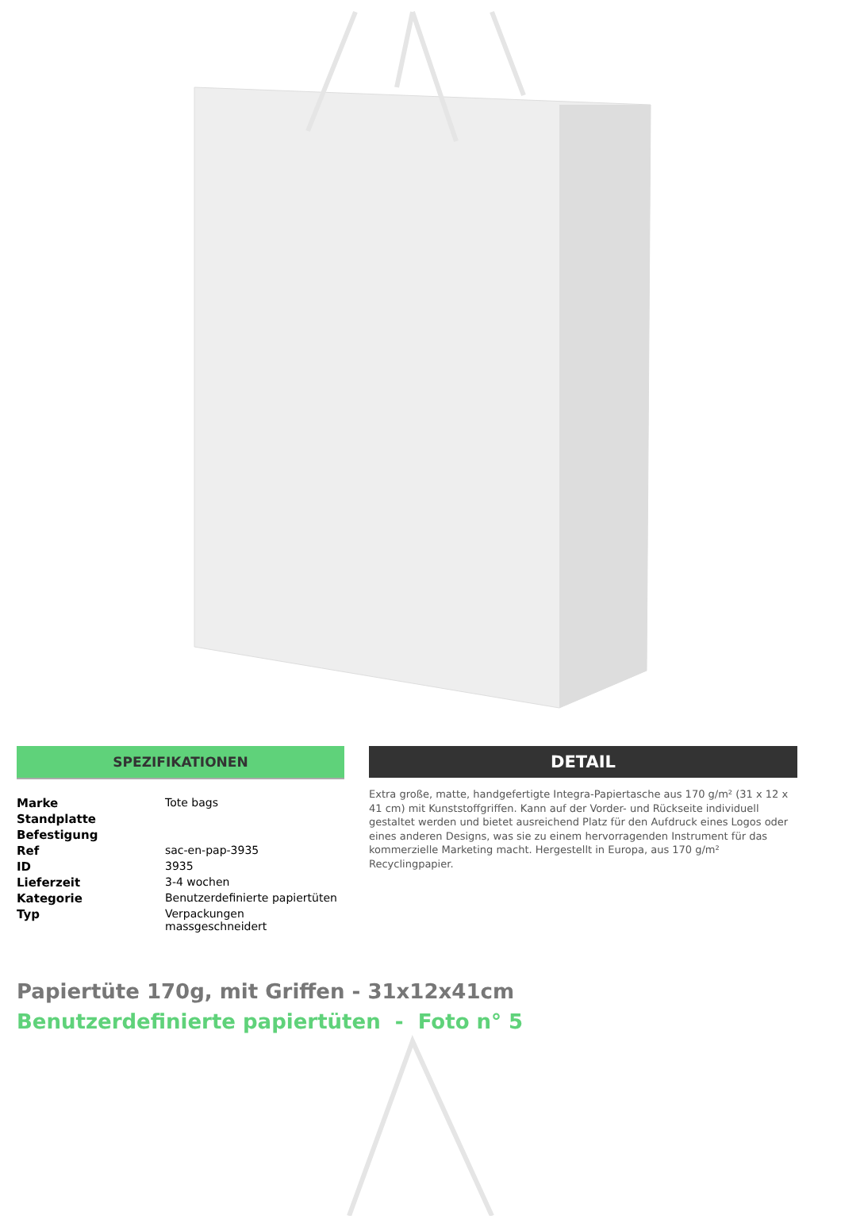SPEZIFIKATIONEN
| Marke | Tote bags |
| Standplatte | |
| Befestigung | |
| Ref | sac-en-pap-3935 |
| ID | 3935 |
| Lieferzeit | 3-4 wochen |
| Kategorie | Benutzerdefinierte papiertüten |
| Typ | Verpackungen massgeschneidert |
DETAIL
Extra große, matte, handgefertigte Integra-Papiertasche aus 170 g/m² (31 x 12 x 41 cm) mit Kunststoffgriffen. Kann auf der Vorder- und Rückseite individuell gestaltet werden und bietet ausreichend Platz für den Aufdruck eines Logos oder eines anderen Designs, was sie zu einem hervorragenden Instrument für das kommerzielle Marketing macht. Hergestellt in Europa, aus 170 g/m² Recyclingpapier.
Papiertüte 170g, mit Griffen - 31x12x41cm
Benutzerdefinierte papiertüten - Foto n° 5